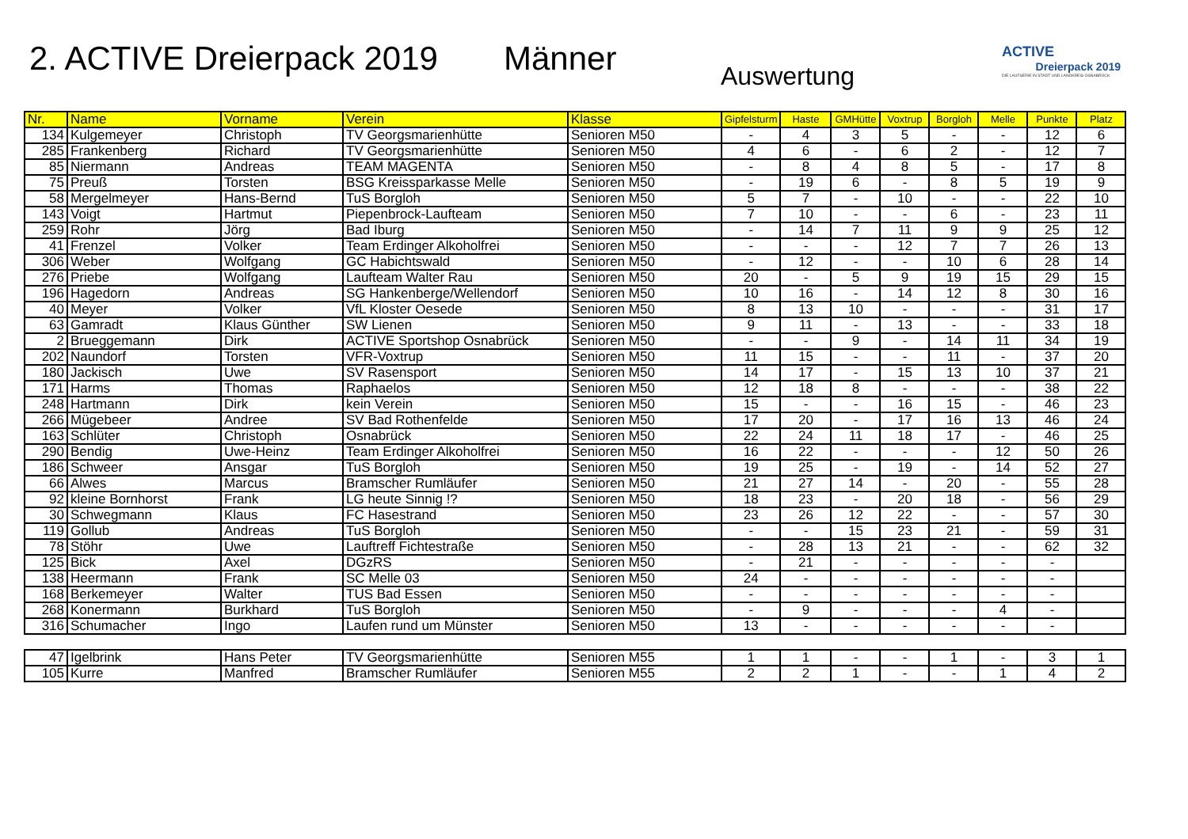2. ACTIVE Dreierpack 2019 Männer Auswertung
ACTIVE
Dreierpack 2019
DIE LAUFSERIE IN STADT UND LANDKREIS OSNABRÜCK
| Nr. | Name | Vorname | Verein | Klasse | Gipfelsturm | Haste | GMHütte | Voxtrup | Borgloh | Melle | Punkte | Platz |
| --- | --- | --- | --- | --- | --- | --- | --- | --- | --- | --- | --- | --- |
| 134 | Kulgemeyer | Christoph | TV Georgsmarienhütte | Senioren M50 | - | 4 | 3 | 5 | - | - | 12 | 6 |
| 285 | Frankenberg | Richard | TV Georgsmarienhütte | Senioren M50 | 4 | 6 | - | 6 | 2 | - | 12 | 7 |
| 85 | Niermann | Andreas | TEAM MAGENTA | Senioren M50 | - | 8 | 4 | 8 | 5 | - | 17 | 8 |
| 75 | Preuß | Torsten | BSG Kreissparkasse Melle | Senioren M50 | - | 19 | 6 | - | 8 | 5 | 19 | 9 |
| 58 | Mergelmeyer | Hans-Bernd | TuS Borgloh | Senioren M50 | 5 | 7 | - | 10 | - | - | 22 | 10 |
| 143 | Voigt | Hartmut | Piepenbrock-Laufteam | Senioren M50 | 7 | 10 | - | - | 6 | - | 23 | 11 |
| 259 | Rohr | Jörg | Bad Iburg | Senioren M50 | - | 14 | 7 | 11 | 9 | 9 | 25 | 12 |
| 41 | Frenzel | Volker | Team Erdinger Alkoholfrei | Senioren M50 | - | - | - | 12 | 7 | 7 | 26 | 13 |
| 306 | Weber | Wolfgang | GC Habichtswald | Senioren M50 | - | 12 | - | - | 10 | 6 | 28 | 14 |
| 276 | Priebe | Wolfgang | Laufteam Walter Rau | Senioren M50 | 20 | - | 5 | 9 | 19 | 15 | 29 | 15 |
| 196 | Hagedorn | Andreas | SG Hankenberge/Wellendorf | Senioren M50 | 10 | 16 | - | 14 | 12 | 8 | 30 | 16 |
| 40 | Meyer | Volker | VfL Kloster Oesede | Senioren M50 | 8 | 13 | 10 | - | - | - | 31 | 17 |
| 63 | Gamradt | Klaus Günther | SW Lienen | Senioren M50 | 9 | 11 | - | 13 | - | - | 33 | 18 |
| 2 | Brueggemann | Dirk | ACTIVE Sportshop Osnabrück | Senioren M50 | - | - | 9 | - | 14 | 11 | 34 | 19 |
| 202 | Naundorf | Torsten | VFR-Voxtrup | Senioren M50 | 11 | 15 | - | - | 11 | - | 37 | 20 |
| 180 | Jackisch | Uwe | SV Rasensport | Senioren M50 | 14 | 17 | - | 15 | 13 | 10 | 37 | 21 |
| 171 | Harms | Thomas | Raphaelos | Senioren M50 | 12 | 18 | 8 | - | - | - | 38 | 22 |
| 248 | Hartmann | Dirk | kein Verein | Senioren M50 | 15 | - | - | 16 | 15 | - | 46 | 23 |
| 266 | Mügebeer | Andree | SV Bad Rothenfelde | Senioren M50 | 17 | 20 | - | 17 | 16 | 13 | 46 | 24 |
| 163 | Schlüter | Christoph | Osnabrück | Senioren M50 | 22 | 24 | 11 | 18 | 17 | - | 46 | 25 |
| 290 | Bendig | Uwe-Heinz | Team Erdinger Alkoholfrei | Senioren M50 | 16 | 22 | - | - | - | 12 | 50 | 26 |
| 186 | Schweer | Ansgar | TuS Borgloh | Senioren M50 | 19 | 25 | - | 19 | - | 14 | 52 | 27 |
| 66 | Alwes | Marcus | Bramscher Rumläufer | Senioren M50 | 21 | 27 | 14 | - | 20 | - | 55 | 28 |
| 92 | kleine Bornhorst | Frank | LG heute Sinnig !? | Senioren M50 | 18 | 23 | - | 20 | 18 | - | 56 | 29 |
| 30 | Schwegmann | Klaus | FC Hasestrand | Senioren M50 | 23 | 26 | 12 | 22 | - | - | 57 | 30 |
| 119 | Gollub | Andreas | TuS Borgloh | Senioren M50 | - | - | 15 | 23 | 21 | - | 59 | 31 |
| 78 | Stöhr | Uwe | Lauftreff Fichtestraße | Senioren M50 | - | 28 | 13 | 21 | - | - | 62 | 32 |
| 125 | Bick | Axel | DGzRS | Senioren M50 | - | 21 | - | - | - | - | - | |
| 138 | Heermann | Frank | SC Melle 03 | Senioren M50 | 24 | - | - | - | - | - | - | |
| 168 | Berkemeyer | Walter | TUS Bad Essen | Senioren M50 | - | - | - | - | - | - | - | |
| 268 | Konermann | Burkhard | TuS Borgloh | Senioren M50 | - | 9 | - | - | - | 4 | - | |
| 316 | Schumacher | Ingo | Laufen rund um Münster | Senioren M50 | 13 | - | - | - | - | - | - | |
| 47 | Igelbrink | Hans Peter | TV Georgsmarienhütte | Senioren M55 | 1 | 1 | - | - | 1 | - | 3 | 1 |
| 105 | Kurre | Manfred | Bramscher Rumläufer | Senioren M55 | 2 | 2 | 1 | - | - | 1 | 4 | 2 |